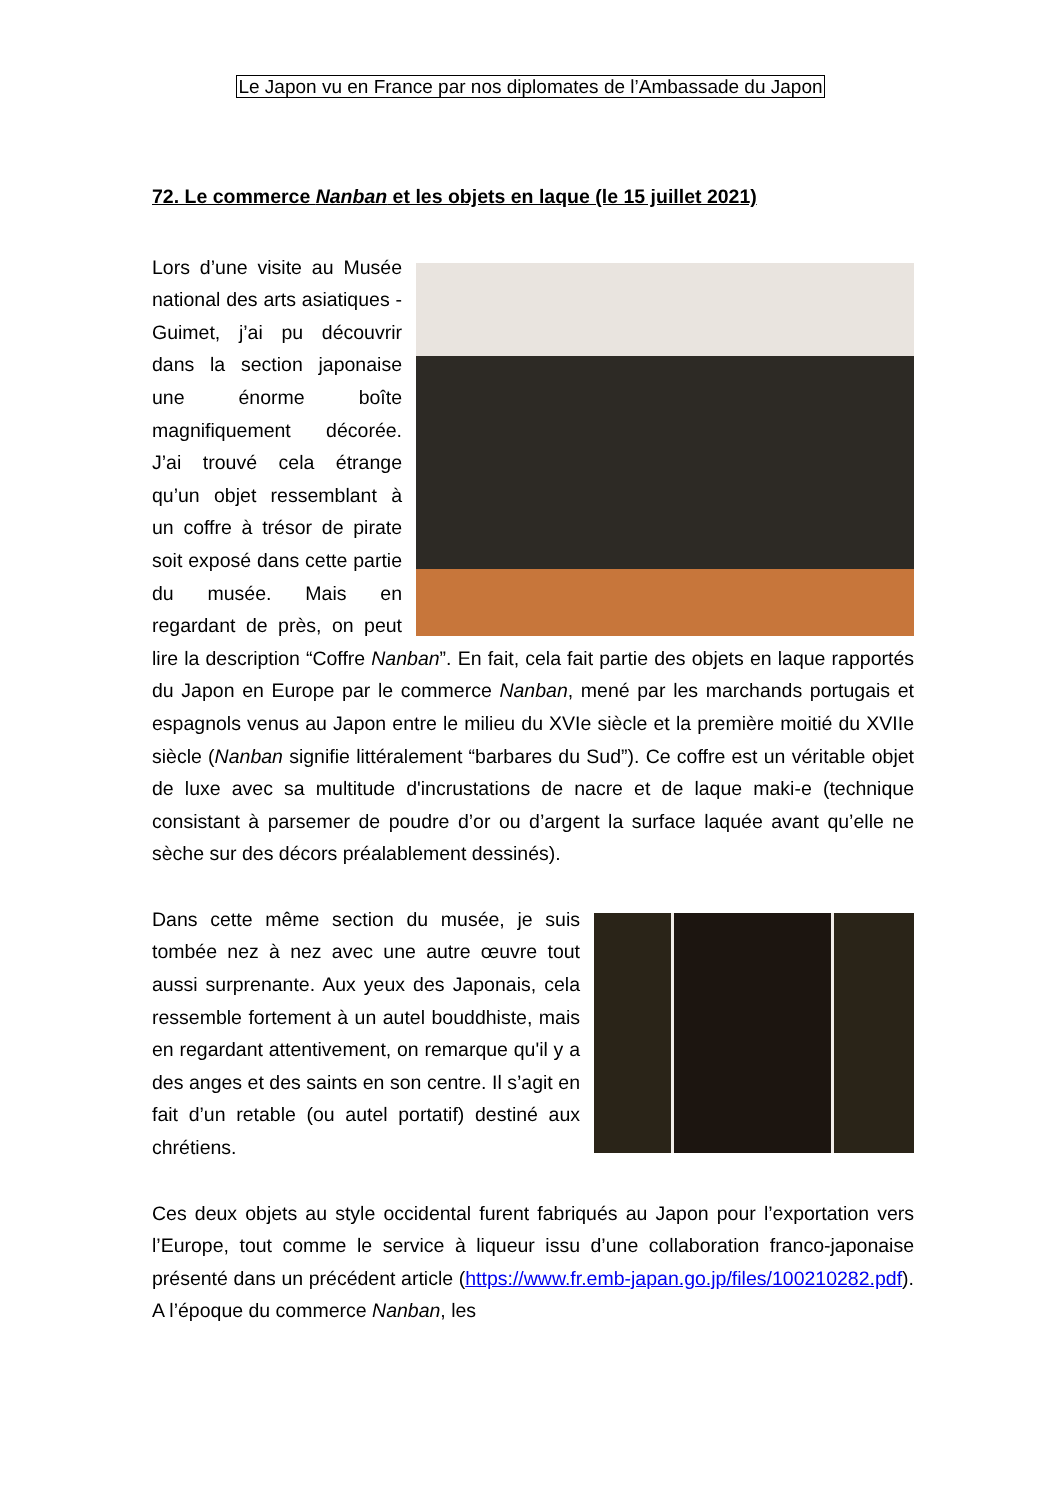Le Japon vu en France par nos diplomates de l’Ambassade du Japon
72. Le commerce Nanban et les objets en laque (le 15 juillet 2021)
Lors d’une visite au Musée national des arts asiatiques - Guimet, j’ai pu découvrir dans la section japonaise une énorme boîte magnifiquement décorée. J’ai trouvé cela étrange qu’un objet ressemblant à un coffre à trésor de pirate soit exposé dans cette partie du musée. Mais en regardant de près, on peut lire la description “Coffre Nanban”. En fait, cela fait partie des objets en laque rapportés du Japon en Europe par le commerce Nanban, mené par les marchands portugais et espagnols venus au Japon entre le milieu du XVIe siècle et la première moitié du XVIIe siècle (Nanban signifie littéralement “barbares du Sud”). Ce coffre est un véritable objet de luxe avec sa multitude d'incrustations de nacre et de laque maki-e (technique consistant à parsemer de poudre d’or ou d’argent la surface laquée avant qu’elle ne sèche sur des décors préalablement dessinés).
Dans cette même section du musée, je suis tombée nez à nez avec une autre œuvre tout aussi surprenante. Aux yeux des Japonais, cela ressemble fortement à un autel bouddhiste, mais en regardant attentivement, on remarque qu'il y a des anges et des saints en son centre. Il s’agit en fait d’un retable (ou autel portatif) destiné aux chrétiens.
Ces deux objets au style occidental furent fabriqués au Japon pour l’exportation vers l’Europe, tout comme le service à liqueur issu d’une collaboration franco-japonaise présenté dans un précédent article (https://www.fr.emb-japan.go.jp/files/100210282.pdf). A l’époque du commerce Nanban, les